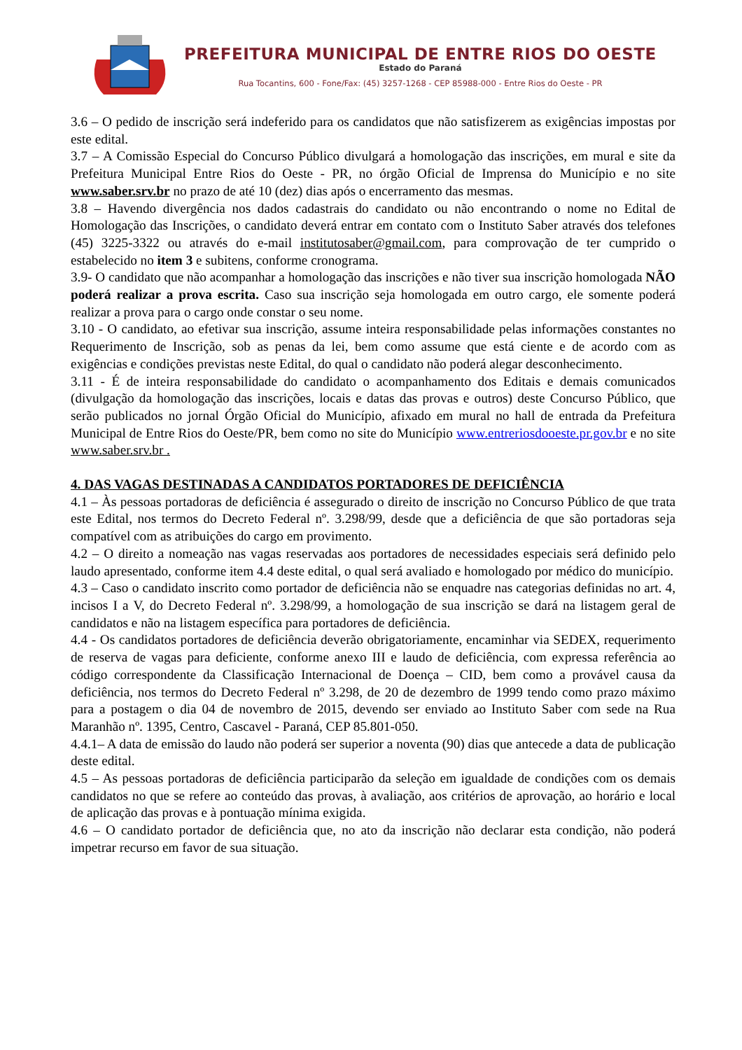PREFEITURA MUNICIPAL DE ENTRE RIOS DO OESTE
Estado do Paraná
Rua Tocantins, 600 - Fone/Fax: (45) 3257-1268 - CEP 85988-000 - Entre Rios do Oeste - PR
3.6 – O pedido de inscrição será indeferido para os candidatos que não satisfizerem as exigências impostas por este edital.
3.7 – A Comissão Especial do Concurso Público divulgará a homologação das inscrições, em mural e site da Prefeitura Municipal Entre Rios do Oeste - PR, no órgão Oficial de Imprensa do Município e no site www.saber.srv.br no prazo de até 10 (dez) dias após o encerramento das mesmas.
3.8 – Havendo divergência nos dados cadastrais do candidato ou não encontrando o nome no Edital de Homologação das Inscrições, o candidato deverá entrar em contato com o Instituto Saber através dos telefones (45) 3225-3322 ou através do e-mail institutosaber@gmail.com, para comprovação de ter cumprido o estabelecido no item 3 e subitens, conforme cronograma.
3.9- O candidato que não acompanhar a homologação das inscrições e não tiver sua inscrição homologada NÃO poderá realizar a prova escrita. Caso sua inscrição seja homologada em outro cargo, ele somente poderá realizar a prova para o cargo onde constar o seu nome.
3.10 - O candidato, ao efetivar sua inscrição, assume inteira responsabilidade pelas informações constantes no Requerimento de Inscrição, sob as penas da lei, bem como assume que está ciente e de acordo com as exigências e condições previstas neste Edital, do qual o candidato não poderá alegar desconhecimento.
3.11 - É de inteira responsabilidade do candidato o acompanhamento dos Editais e demais comunicados (divulgação da homologação das inscrições, locais e datas das provas e outros) deste Concurso Público, que serão publicados no jornal Órgão Oficial do Município, afixado em mural no hall de entrada da Prefeitura Municipal de Entre Rios do Oeste/PR, bem como no site do Município www.entreriosdooeste.pr.gov.br e no site www.saber.srv.br .
4. DAS VAGAS DESTINADAS A CANDIDATOS PORTADORES DE DEFICIÊNCIA
4.1 – Às pessoas portadoras de deficiência é assegurado o direito de inscrição no Concurso Público de que trata este Edital, nos termos do Decreto Federal nº. 3.298/99, desde que a deficiência de que são portadoras seja compatível com as atribuições do cargo em provimento.
4.2 – O direito a nomeação nas vagas reservadas aos portadores de necessidades especiais será definido pelo laudo apresentado, conforme item 4.4 deste edital, o qual será avaliado e homologado por médico do município.
4.3 – Caso o candidato inscrito como portador de deficiência não se enquadre nas categorias definidas no art. 4, incisos I a V, do Decreto Federal nº. 3.298/99, a homologação de sua inscrição se dará na listagem geral de candidatos e não na listagem específica para portadores de deficiência.
4.4 - Os candidatos portadores de deficiência deverão obrigatoriamente, encaminhar via SEDEX, requerimento de reserva de vagas para deficiente, conforme anexo III e laudo de deficiência, com expressa referência ao código correspondente da Classificação Internacional de Doença – CID, bem como a provável causa da deficiência, nos termos do Decreto Federal nº 3.298, de 20 de dezembro de 1999 tendo como prazo máximo para a postagem o dia 04 de novembro de 2015, devendo ser enviado ao Instituto Saber com sede na Rua Maranhão nº. 1395, Centro, Cascavel - Paraná, CEP 85.801-050.
4.4.1– A data de emissão do laudo não poderá ser superior a noventa (90) dias que antecede a data de publicação deste edital.
4.5 – As pessoas portadoras de deficiência participarão da seleção em igualdade de condições com os demais candidatos no que se refere ao conteúdo das provas, à avaliação, aos critérios de aprovação, ao horário e local de aplicação das provas e à pontuação mínima exigida.
4.6 – O candidato portador de deficiência que, no ato da inscrição não declarar esta condição, não poderá impetrar recurso em favor de sua situação.